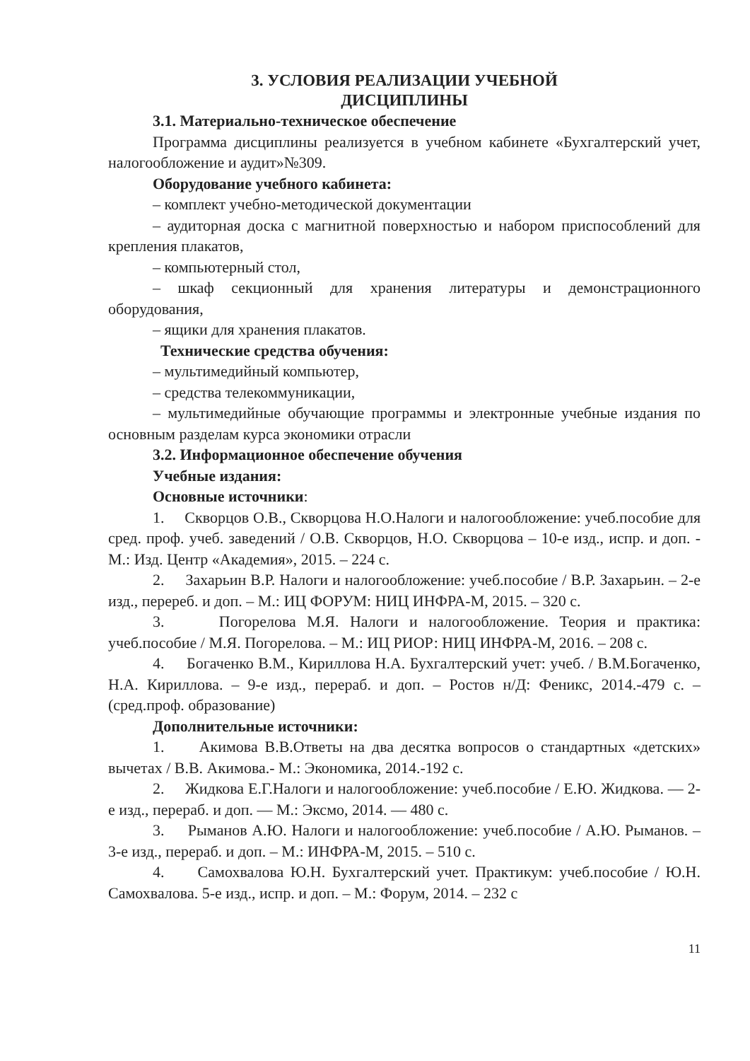3. УСЛОВИЯ РЕАЛИЗАЦИИ УЧЕБНОЙ
ДИСЦИПЛИНЫ
3.1. Материально-техническое обеспечение
Программа дисциплины реализуется в учебном кабинете «Бухгалтерский учет, налогообложение и аудит»№309.
Оборудование учебного кабинета:
– комплект учебно-методической документации
– аудиторная доска с магнитной поверхностью и набором приспособлений для крепления плакатов,
– компьютерный стол,
– шкаф секционный для хранения литературы и демонстрационного оборудования,
– ящики для хранения плакатов.
Технические средства обучения:
– мультимедийный компьютер,
– средства телекоммуникации,
– мультимедийные обучающие программы и электронные учебные издания по основным разделам курса экономики отрасли
3.2. Информационное обеспечение обучения
Учебные издания:
Основные источники:
1. Скворцов О.В., Скворцова Н.О.Налоги и налогообложение: учеб.пособие для сред. проф. учеб. заведений / О.В. Скворцов, Н.О. Скворцова – 10-е изд., испр. и доп. - М.: Изд. Центр «Академия», 2015. – 224 с.
2. Захарьин В.Р. Налоги и налогообложение: учеб.пособие / В.Р. Захарьин. – 2-е изд., перереб. и доп. – М.: ИЦ ФОРУМ: НИЦ ИНФРА-М, 2015. – 320 с.
3. Погорелова М.Я. Налоги и налогообложение. Теория и практика: учеб.пособие / М.Я. Погорелова. – М.: ИЦ РИОР: НИЦ ИНФРА-М, 2016. – 208 с.
4. Богаченко В.М., Кириллова Н.А. Бухгалтерский учет: учеб. / В.М.Богаченко, Н.А. Кириллова. – 9-е изд., перераб. и доп. – Ростов н/Д: Феникс, 2014.-479 с. – (сред.проф. образование)
Дополнительные источники:
1. Акимова В.В.Ответы на два десятка вопросов о стандартных «детских» вычетах / В.В. Акимова.- М.: Экономика, 2014.-192 с.
2. Жидкова Е.Г.Налоги и налогообложение: учеб.пособие / Е.Ю. Жидкова. — 2-е изд., перераб. и доп. — М.: Эксмо, 2014. — 480 с.
3. Рыманов А.Ю. Налоги и налогообложение: учеб.пособие / А.Ю. Рыманов. – 3-е изд., перераб. и доп. – М.: ИНФРА-М, 2015. – 510 с.
4. Самохвалова Ю.Н. Бухгалтерский учет. Практикум: учеб.пособие / Ю.Н. Самохвалова. 5-е изд., испр. и доп. – М.: Форум, 2014. – 232 с
11